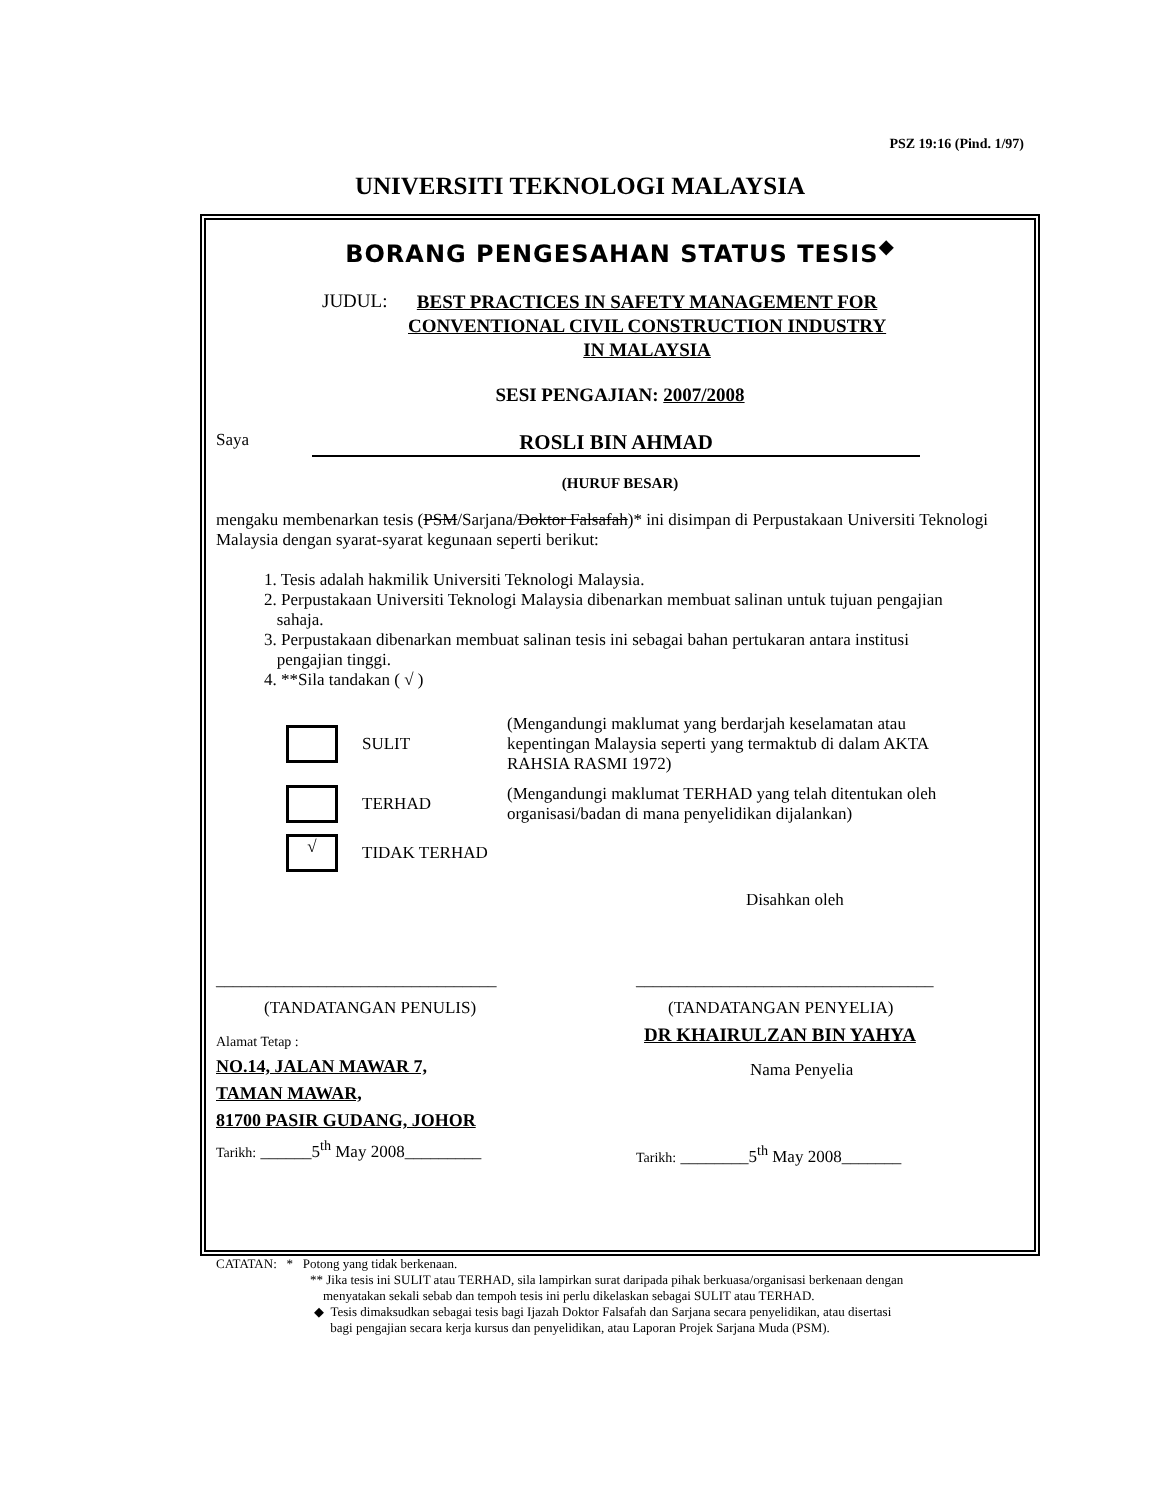PSZ 19:16 (Pind. 1/97)
UNIVERSITI TEKNOLOGI MALAYSIA
BORANG PENGESAHAN STATUS TESIS<sup>◆</sup>
JUDUL:
BEST PRACTICES IN SAFETY MANAGEMENT FOR
CONVENTIONAL CIVIL CONSTRUCTION INDUSTRY
IN MALAYSIA
SESI PENGAJIAN: 2007/2008
Saya ROSLI BIN AHMAD
(HURUF BESAR)
mengaku membenarkan tesis (PSM/Sarjana/Doktor Falsafah)* ini disimpan di Perpustakaan Universiti Teknologi Malaysia dengan syarat-syarat kegunaan seperti berikut:
1. Tesis adalah hakmilik Universiti Teknologi Malaysia.
2. Perpustakaan Universiti Teknologi Malaysia dibenarkan membuat salinan untuk tujuan pengajian
sahaja.
3. Perpustakaan dibenarkan membuat salinan tesis ini sebagai bahan pertukaran antara institusi
pengajian tinggi.
4. **Sila tandakan ( √ )
SULIT (Mengandungi maklumat yang berdarjah keselamatan atau kepentingan Malaysia seperti yang termaktub di dalam AKTA RAHSIA RASMI 1972)
TERHAD (Mengandungi maklumat TERHAD yang telah ditentukan oleh organisasi/badan di mana penyelidikan dijalankan)
√
TIDAK TERHAD
Disahkan oleh
_________________________________
(TANDATANGAN PENULIS)
Alamat Tetap :
NO.14, JALAN MAWAR 7,
TAMAN MAWAR,
81700 PASIR GUDANG, JOHOR
Tarikh: ______5<sup>th</sup> May 2008_________
___________________________________
(TANDATANGAN PENYELIA)
DR KHAIRULZAN BIN YAHYA
Nama Penyelia
Tarikh: ________5<sup>th</sup> May 2008_______
CATATAN: * Potong yang tidak berkenaan.
** Jika tesis ini SULIT atau TERHAD, sila lampirkan surat daripada pihak berkuasa/organisasi berkenaan dengan
menyatakan sekali sebab dan tempoh tesis ini perlu dikelaskan sebagai SULIT atau TERHAD.
◆ Tesis dimaksudkan sebagai tesis bagi Ijazah Doktor Falsafah dan Sarjana secara penyelidikan, atau disertasi
bagi pengajian secara kerja kursus dan penyelidikan, atau Laporan Projek Sarjana Muda (PSM).